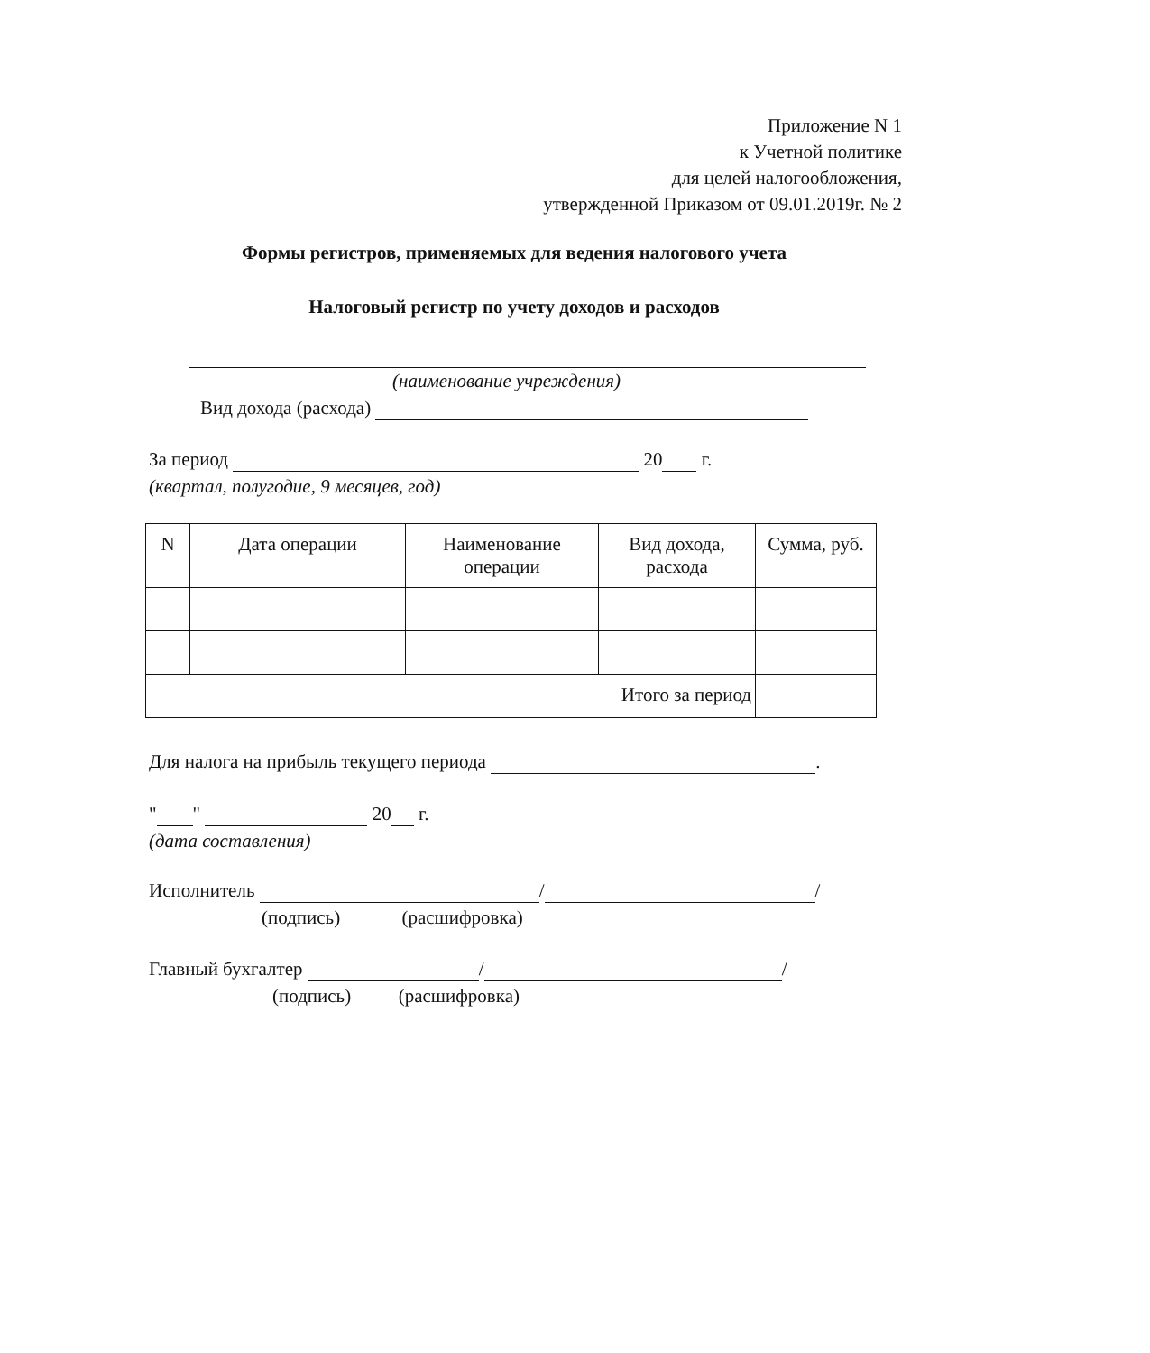Приложение N 1
к Учетной политике
для целей налогообложения,
утвержденной Приказом от 09.01.2019г. № 2
Формы регистров, применяемых для ведения налогового учета
Налоговый регистр по учету доходов и расходов
(наименование учреждения)
Вид дохода (расхода)
За период 20 г.
(квартал, полугодие, 9 месяцев, год)
| N | Дата операции | Наименование операции | Вид дохода, расхода | Сумма, руб. |
| --- | --- | --- | --- | --- |
| Итого за период | | | | |
Для налога на прибыль текущего периода .
" " 20 г.
(дата составления)
Исполнитель / /
(подпись) (расшифровка)
Главный бухгалтер / /
(подпись) (расшифровка)